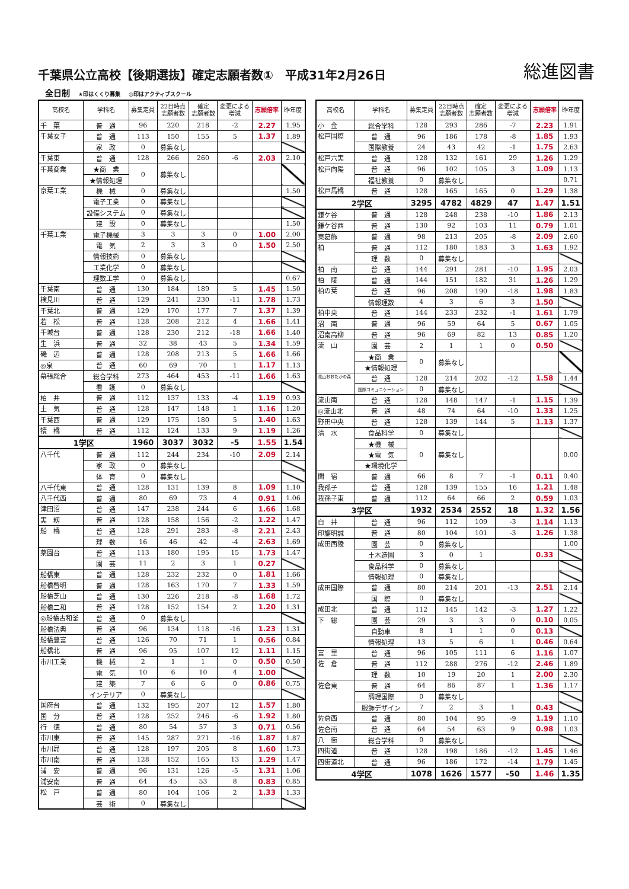千葉県公立高校【後期選抜】確定志願者数①　平成31年2月26日
総進図書
全日制 ★印はくくり募集 ◎印はアクティブスクール
| 高校名 | 学科名 | 募集定員 | 22日時点 志願者数 | 確定 志願者数 | 変更による 増減 | 志願倍率 | 昨年度 |
| --- | --- | --- | --- | --- | --- | --- | --- |
| 千 葉 | 普 通 | 96 | 220 | 218 | -2 | 2.27 | 1.95 |
| 千葉女子 | 普 通 | 113 | 150 | 155 | 5 | 1.37 | 1.89 |
| | 家 政 | 0 | 募集なし | | | | |
| 千葉東 | 普 通 | 128 | 266 | 260 | -6 | 2.03 | 2.10 |
| 千葉商業 | ★商 業 | 0 | 募集なし | | | | |
| | ★情報処理 | | | | | | |
| 京葉工業 | 機 械 | 0 | 募集なし | | | | 1.50 |
| | 電子工業 | 0 | 募集なし | | | | |
| | 設備システム | 0 | 募集なし | | | | |
| | 建 設 | 0 | 募集なし | | | | 1.50 |
| 千葉工業 | 電子機械 | 3 | 3 | 3 | 0 | 1.00 | 2.00 |
| | 電 気 | 2 | 3 | 3 | 0 | 1.50 | 2.50 |
| | 情報技術 | 0 | 募集なし | | | | |
| | 工業化学 | 0 | 募集なし | | | | |
| | 理数工学 | 0 | 募集なし | | | | 0.67 |
| 千葉南 | 普 通 | 130 | 184 | 189 | 5 | 1.45 | 1.50 |
| 検見川 | 普 通 | 129 | 241 | 230 | -11 | 1.78 | 1.73 |
| 千葉北 | 普 通 | 129 | 170 | 177 | 7 | 1.37 | 1.39 |
| 若 松 | 普 通 | 128 | 208 | 212 | 4 | 1.66 | 1.41 |
| 千城台 | 普 通 | 128 | 230 | 212 | -18 | 1.66 | 1.40 |
| 生 浜 | 普 通 | 32 | 38 | 43 | 5 | 1.34 | 1.59 |
| 磯 辺 | 普 通 | 128 | 208 | 213 | 5 | 1.66 | 1.66 |
| ◎泉 | 普 通 | 60 | 69 | 70 | 1 | 1.17 | 1.13 |
| 幕張総合 | 総合学科 | 273 | 464 | 453 | -11 | 1.66 | 1.63 |
| | 看 護 | 0 | 募集なし | | | | |
| 柏 井 | 普 通 | 112 | 137 | 133 | -4 | 1.19 | 0.93 |
| 土 気 | 普 通 | 128 | 147 | 148 | 1 | 1.16 | 1.20 |
| 千葉西 | 普 通 | 129 | 175 | 180 | 5 | 1.40 | 1.63 |
| 犢 橋 | 普 通 | 112 | 124 | 133 | 9 | 1.19 | 1.26 |
| 1学区 | | 1960 | 3037 | 3032 | -5 | 1.55 | 1.54 |
| 八千代 | 普 通 | 112 | 244 | 234 | -10 | 2.09 | 2.14 |
| | 家 政 | 0 | 募集なし | | | | |
| | 体 育 | 0 | 募集なし | | | | |
| 八千代東 | 普 通 | 128 | 131 | 139 | 8 | 1.09 | 1.10 |
| 八千代西 | 普 通 | 80 | 69 | 73 | 4 | 0.91 | 1.06 |
| 津田沼 | 普 通 | 147 | 238 | 244 | 6 | 1.66 | 1.68 |
| 実 籾 | 普 通 | 128 | 158 | 156 | -2 | 1.22 | 1.47 |
| 船 橋 | 普 通 | 128 | 291 | 283 | -8 | 2.21 | 2.43 |
| | 理 数 | 16 | 46 | 42 | -4 | 2.63 | 1.69 |
| 薬園台 | 普 通 | 113 | 180 | 195 | 15 | 1.73 | 1.47 |
| | 園 芸 | 11 | 2 | 3 | 1 | 0.27 | |
| 船橋東 | 普 通 | 128 | 232 | 232 | 0 | 1.81 | 1.66 |
| 船橋啓明 | 普 通 | 128 | 163 | 170 | 7 | 1.33 | 1.59 |
| 船橋芝山 | 普 通 | 130 | 226 | 218 | -8 | 1.68 | 1.72 |
| 船橋二和 | 普 通 | 128 | 152 | 154 | 2 | 1.20 | 1.31 |
| ◎船橋古和釜 | 普 通 | 0 | 募集なし | | | | |
| 船橋法典 | 普 通 | 96 | 134 | 118 | -16 | 1.23 | 1.31 |
| 船橋豊富 | 普 通 | 126 | 70 | 71 | 1 | 0.56 | 0.84 |
| 船橋北 | 普 通 | 96 | 95 | 107 | 12 | 1.11 | 1.15 |
| 市川工業 | 機 械 | 2 | 1 | 1 | 0 | 0.50 | 0.50 |
| | 電 気 | 10 | 6 | 10 | 4 | 1.00 | |
| | 建 築 | 7 | 6 | 6 | 0 | 0.86 | 0.75 |
| | インテリア | 0 | 募集なし | | | | |
| 国府台 | 普 通 | 132 | 195 | 207 | 12 | 1.57 | 1.80 |
| 国 分 | 普 通 | 128 | 252 | 246 | -6 | 1.92 | 1.80 |
| 行 徳 | 普 通 | 80 | 54 | 57 | 3 | 0.71 | 0.56 |
| 市川東 | 普 通 | 145 | 287 | 271 | -16 | 1.87 | 1.87 |
| 市川昴 | 普 通 | 128 | 197 | 205 | 8 | 1.60 | 1.73 |
| 市川南 | 普 通 | 128 | 152 | 165 | 13 | 1.29 | 1.47 |
| 浦 安 | 普 通 | 96 | 131 | 126 | -5 | 1.31 | 1.06 |
| 浦安南 | 普 通 | 64 | 45 | 53 | 8 | 0.83 | 0.85 |
| 松 戸 | 普 通 | 80 | 104 | 106 | 2 | 1.33 | 1.33 |
| | 芸 術 | 0 | 募集なし | | | | |
| 高校名 | 学科名 | 募集定員 | 22日時点 志願者数 | 確定 志願者数 | 変更による 増減 | 志願倍率 | 昨年度 |
| --- | --- | --- | --- | --- | --- | --- | --- |
| 小 金 | 総合学科 | 128 | 293 | 286 | -7 | 2.23 | 1.91 |
| 松戸国際 | 普 通 | 96 | 186 | 178 | -8 | 1.85 | 1.93 |
| | 国際教養 | 24 | 43 | 42 | -1 | 1.75 | 2.63 |
| 松戸六実 | 普 通 | 128 | 132 | 161 | 29 | 1.26 | 1.29 |
| 松戸向陽 | 普 通 | 96 | 102 | 105 | 3 | 1.09 | 1.13 |
| | 福祉教養 | 0 | 募集なし | | | | 0.71 |
| 松戸馬橋 | 普 通 | 128 | 165 | 165 | 0 | 1.29 | 1.38 |
| 2学区 | | 3295 | 4782 | 4829 | 47 | 1.47 | 1.51 |
| 鎌ケ谷 | 普 通 | 128 | 248 | 238 | -10 | 1.86 | 2.13 |
| 鎌ケ谷西 | 普 通 | 130 | 92 | 103 | 11 | 0.79 | 1.01 |
| 東葛飾 | 普 通 | 98 | 213 | 205 | -8 | 2.09 | 2.60 |
| 柏 | 普 通 | 112 | 180 | 183 | 3 | 1.63 | 1.92 |
| | 理 数 | 0 | 募集なし | | | | |
| 柏 南 | 普 通 | 144 | 291 | 281 | -10 | 1.95 | 2.03 |
| 柏 陵 | 普 通 | 144 | 151 | 182 | 31 | 1.26 | 1.29 |
| 柏の葉 | 普 通 | 96 | 208 | 190 | -18 | 1.98 | 1.83 |
| | 情報理数 | 4 | 3 | 6 | 3 | 1.50 | |
| 柏中央 | 普 通 | 144 | 233 | 232 | -1 | 1.61 | 1.79 |
| 沼 南 | 普 通 | 96 | 59 | 64 | 5 | 0.67 | 1.05 |
| 沼南高柳 | 普 通 | 96 | 69 | 82 | 13 | 0.85 | 1.20 |
| 流 山 | 園 芸 | 2 | 1 | 1 | 0 | 0.50 | |
| | ★商 業 | 0 | 募集なし | | | | |
| | ★情報処理 | | | | | | |
| 流山おおたかの森 | 普 通 | 128 | 214 | 202 | -12 | 1.58 | 1.44 |
| | 国際コミュニケーション | 0 | 募集なし | | | | |
| 流山南 | 普 通 | 128 | 148 | 147 | -1 | 1.15 | 1.39 |
| ◎流山北 | 普 通 | 48 | 74 | 64 | -10 | 1.33 | 1.25 |
| 野田中央 | 普 通 | 128 | 139 | 144 | 5 | 1.13 | 1.37 |
| 清 水 | 食品科学 | 0 | 募集なし | | | | |
| | ★機 械 | 0 | 募集なし | | | | 0.00 |
| | ★電 気 | | | | | | |
| | ★環境化学 | | | | | | |
| 関 宿 | 普 通 | 66 | 8 | 7 | -1 | 0.11 | 0.40 |
| 我孫子 | 普 通 | 128 | 139 | 155 | 16 | 1.21 | 1.48 |
| 我孫子東 | 普 通 | 112 | 64 | 66 | 2 | 0.59 | 1.03 |
| 3学区 | | 1932 | 2534 | 2552 | 18 | 1.32 | 1.56 |
| 白 井 | 普 通 | 96 | 112 | 109 | -3 | 1.14 | 1.13 |
| 印旛明誠 | 普 通 | 80 | 104 | 101 | -3 | 1.26 | 1.38 |
| 成田西陵 | 園 芸 | 0 | 募集なし | | | | 1.00 |
| | 土木造園 | 3 | 0 | 1 | | 0.33 | |
| | 食品科学 | 0 | 募集なし | | | | |
| | 情報処理 | 0 | 募集なし | | | | |
| 成田国際 | 普 通 | 80 | 214 | 201 | -13 | 2.51 | 2.14 |
| | 国 際 | 0 | 募集なし | | | | |
| 成田北 | 普 通 | 112 | 145 | 142 | -3 | 1.27 | 1.22 |
| 下 総 | 園 芸 | 29 | 3 | 3 | 0 | 0.10 | 0.05 |
| | 自動車 | 8 | 1 | 1 | 0 | 0.13 | |
| | 情報処理 | 13 | 5 | 6 | 1 | 0.46 | 0.64 |
| 富 里 | 普 通 | 96 | 105 | 111 | 6 | 1.16 | 1.07 |
| 佐 倉 | 普 通 | 112 | 288 | 276 | -12 | 2.46 | 1.89 |
| | 理 数 | 10 | 19 | 20 | 1 | 2.00 | 2.30 |
| 佐倉東 | 普 通 | 64 | 86 | 87 | 1 | 1.36 | 1.17 |
| | 調理国際 | 0 | 募集なし | | | | |
| | 服飾デザイン | 7 | 2 | 3 | 1 | 0.43 | |
| 佐倉西 | 普 通 | 80 | 104 | 95 | -9 | 1.19 | 1.10 |
| 佐倉南 | 普 通 | 64 | 54 | 63 | 9 | 0.98 | 1.03 |
| 八 街 | 総合学科 | 0 | 募集なし | | | | |
| 四街道 | 普 通 | 128 | 198 | 186 | -12 | 1.45 | 1.46 |
| 四街道北 | 普 通 | 96 | 186 | 172 | -14 | 1.79 | 1.45 |
| 4学区 | | 1078 | 1626 | 1577 | -50 | 1.46 | 1.35 |